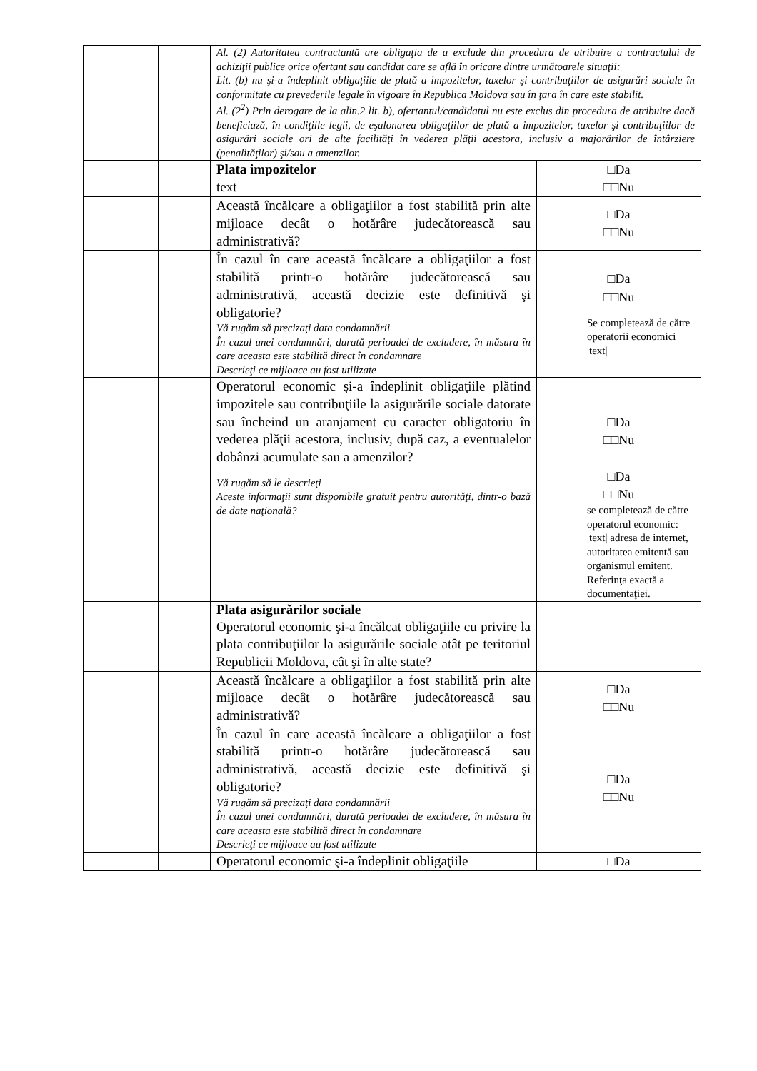| | | Al. (2) Autoritatea contractantă are obligaţia de a exclude din procedura de atribuire a contractului de achiziţii publice orice ofertant sau candidat care se află în oricare dintre următoarele situaţii: Lit. (b) nu şi-a îndeplinit obligaţiile de plată a impozitelor, taxelor şi contribuţiilor de asigurări sociale în conformitate cu prevederile legale în vigoare în Republica Moldova sau în ţara în care este stabilit. Al. (2<sup>2</sup>) Prin derogare de la alin.2 lit. b), ofertantul/candidatul nu este exclus din procedura de atribuire dacă beneficiază, în condiţiile legii, de eşalonarea obligaţiilor de plată a impozitelor, taxelor şi contribuţiilor de asigurări sociale ori de alte facilităţi în vederea plăţii acestora, inclusiv a majorărilor de întârziere (penalităţilor) şi/sau a amenzilor. | |
| | | Plata impozitelor text | □Da □□Nu |
| | | Această încălcare a obligaţiilor a fost stabilită prin alte mijloace decât o hotărâre judecătorească sau administrativă? | □Da □□Nu |
| | | În cazul în care această încălcare a obligaţiilor a fost stabilită printr-o hotărâre judecătorească sau administrativă, această decizie este definitivă şi obligatorie? Vă rugăm să precizaţi data condamnării În cazul unei condamnări, durată perioadei de excludere, în măsura în care aceasta este stabilită direct în condamnare Descrieţi ce mijloace au fost utilizate | □Da □□Nu Se completează de către operatorii economici /text/ |
| | | Operatorul economic şi-a îndeplinit obligaţiile plătind impozitele sau contribuţiile la asigurările sociale datorate sau încheind un aranjament cu caracter obligatoriu în vederea plăţii acestora, inclusiv, după caz, a eventualelor dobânzi acumulate sau a amenzilor? Vă rugăm să le descrieţi Aceste informaţii sunt disponibile gratuit pentru autorităţi, dintr-o bază de date naţională? | □Da □□Nu □Da □□Nu se completează de către operatorul economic: /text/ adresa de internet, autoritatea emitentă sau organismul emitent. Referinţa exactă a documentaţiei. |
| | | Plata asigurărilor sociale | |
| | | Operatorul economic şi-a încălcat obligaţiile cu privire la plata contribuţiilor la asigurările sociale atât pe teritoriul Republicii Moldova, cât şi în alte state? | |
| | | Această încălcare a obligaţiilor a fost stabilită prin alte mijloace decât o hotărâre judecătorească sau administrativă? | □Da □□Nu |
| | | În cazul în care această încălcare a obligaţiilor a fost stabilită printr-o hotărâre judecătorească sau administrativă, această decizie este definitivă şi obligatorie? Vă rugăm să precizaţi data condamnării În cazul unei condamnări, durată perioadei de excludere, în măsura în care aceasta este stabilită direct în condamnare Descrieţi ce mijloace au fost utilizate | □Da □□Nu |
| | | Operatorul economic şi-a îndeplinit obligaţiile | □Da |